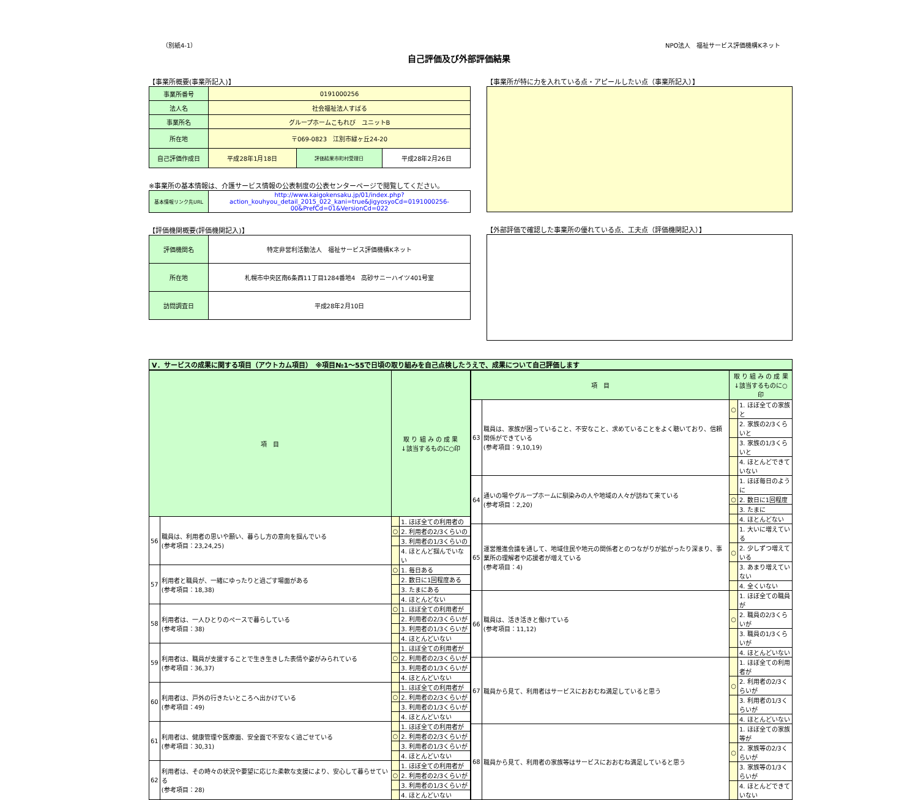（別紙4-1） NPO法人　福祉サービス評価機構Kネット
自己評価及び外部評価結果
【事業所概要(事業所記入)】
| 事業所番号 | 0191000256 | | |
| 法人名 | 社会福祉法人すばる | | |
| 事業所名 | グループホームこもれび ユニットB | | |
| 所在地 | 〒069-0823 江別市緑ヶ丘24-20 | | |
| 自己評価作成日 | 平成28年1月18日 | 評価結果市町村受理日 | 平成28年2月26日 |
※事業所の基本情報は、介護サービス情報の公表制度の公表センターページで閲覧してください。
| 基本情報リンク先URL | http://www.kaigokensaku.jp/01/index.php?action_kouhyou_detail_2015_022_kani=true&JigyosyoCd=0191000256-00&PrefCd=01&VersionCd=022 |
【評価機関概要(評価機関記入)】
| 評価機関名 | 特定非営利活動法人 福祉サービス評価機構Kネット |
| 所在地 | 札幌市中央区南6条西11丁目1284番地4 高砂サニーハイツ401号室 |
| 訪問調査日 | 平成28年2月10日 |
【事業所が特に力を入れている点・アピールしたい点（事業所記入）】
【外部評価で確認した事業所の優れている点、工夫点（評価機関記入）】
Ⅴ．サービスの成果に関する項目（アウトカム項目）　※項目№1～55で日頃の取り組みを自己点検したうえで、成果について自己評価します
| 項 目 | | 取 り 組 み の 成 果 ↓該当するものに○印 | |
| --- | --- | --- | --- |
| 56 | 職員は、利用者の思いや願い、暮らし方の意向を掴んでいる (参考項目：23,24,25) | | 1. ほぼ全ての利用者の |
| | | ○ | 2. 利用者の2/3くらいの |
| | | | 3. 利用者の1/3くらいの |
| | | | 4. ほとんど掴んでいない |
| 57 | 利用者と職員が、一緒にゆったりと過ごす場面がある (参考項目：18,38) | ○ | 1. 毎日ある |
| | | | 2. 数日に1回程度ある |
| | | | 3. たまにある |
| | | | 4. ほとんどない |
| 58 | 利用者は、一人ひとりのペースで暮らしている (参考項目：38) | ○ | 1. ほぼ全ての利用者が |
| | | | 2. 利用者の2/3くらいが |
| | | | 3. 利用者の1/3くらいが |
| | | | 4. ほとんどいない |
| 59 | 利用者は、職員が支援することで生き生きした表情や姿がみられている (参考項目：36,37) | | 1. ほぼ全ての利用者が |
| | | ○ | 2. 利用者の2/3くらいが |
| | | | 3. 利用者の1/3くらいが |
| | | | 4. ほとんどいない |
| 60 | 利用者は、戸外の行きたいところへ出かけている (参考項目：49) | | 1. ほぼ全ての利用者が |
| | | ○ | 2. 利用者の2/3くらいが |
| | | | 3. 利用者の1/3くらいが |
| | | | 4. ほとんどいない |
| 61 | 利用者は、健康管理や医療面、安全面で不安なく過ごせている (参考項目：30,31) | | 1. ほぼ全ての利用者が |
| | | ○ | 2. 利用者の2/3くらいが |
| | | | 3. 利用者の1/3くらいが |
| | | | 4. ほとんどいない |
| 62 | 利用者は、その時々の状況や要望に応じた柔軟な支援により、安心して暮らせている (参考項目：28) | | 1. ほぼ全ての利用者が |
| | | ○ | 2. 利用者の2/3くらいが |
| | | | 3. 利用者の1/3くらいが |
| | | | 4. ほとんどいない |
| 項 目 | | 取 り 組 み の 成 果 ↓該当するものに○印 | |
| --- | --- | --- | --- |
| 63 | 職員は、家族が困っていること、不安なこと、求めていることをよく聴いており、信頼関係ができている (参考項目：9,10,19) | ○ | 1. ほぼ全ての家族と |
| | | | 2. 家族の2/3くらいと |
| | | | 3. 家族の1/3くらいと |
| | | | 4. ほとんどできていない |
| 64 | 通いの場やグループホームに馴染みの人や地域の人々が訪ねて来ている (参考項目：2,20) | | 1. ほぼ毎日のように |
| | | ○ | 2. 数日に1回程度 |
| | | | 3. たまに |
| | | | 4. ほとんどない |
| 65 | 運営推進会議を通して、地域住民や地元の関係者とのつながりが拡がったり深まり、事業所の理解者や応援者が増えている (参考項目：4) | | 1. 大いに増えている |
| | | ○ | 2. 少しずつ増えている |
| | | | 3. あまり増えていない |
| | | | 4. 全くいない |
| 66 | 職員は、活き活きと働けている (参考項目：11,12) | | 1. ほぼ全ての職員が |
| | | ○ | 2. 職員の2/3くらいが |
| | | | 3. 職員の1/3くらいが |
| | | | 4. ほとんどいない |
| 67 | 職員から見て、利用者はサービスにおおむね満足していると思う | | 1. ほぼ全ての利用者が |
| | | ○ | 2. 利用者の2/3くらいが |
| | | | 3. 利用者の1/3くらいが |
| | | | 4. ほとんどいない |
| 68 | 職員から見て、利用者の家族等はサービスにおおむね満足していると思う | | 1. ほぼ全ての家族等が |
| | | ○ | 2. 家族等の2/3くらいが |
| | | | 3. 家族等の1/3くらいが |
| | | | 4. ほとんどできていない |